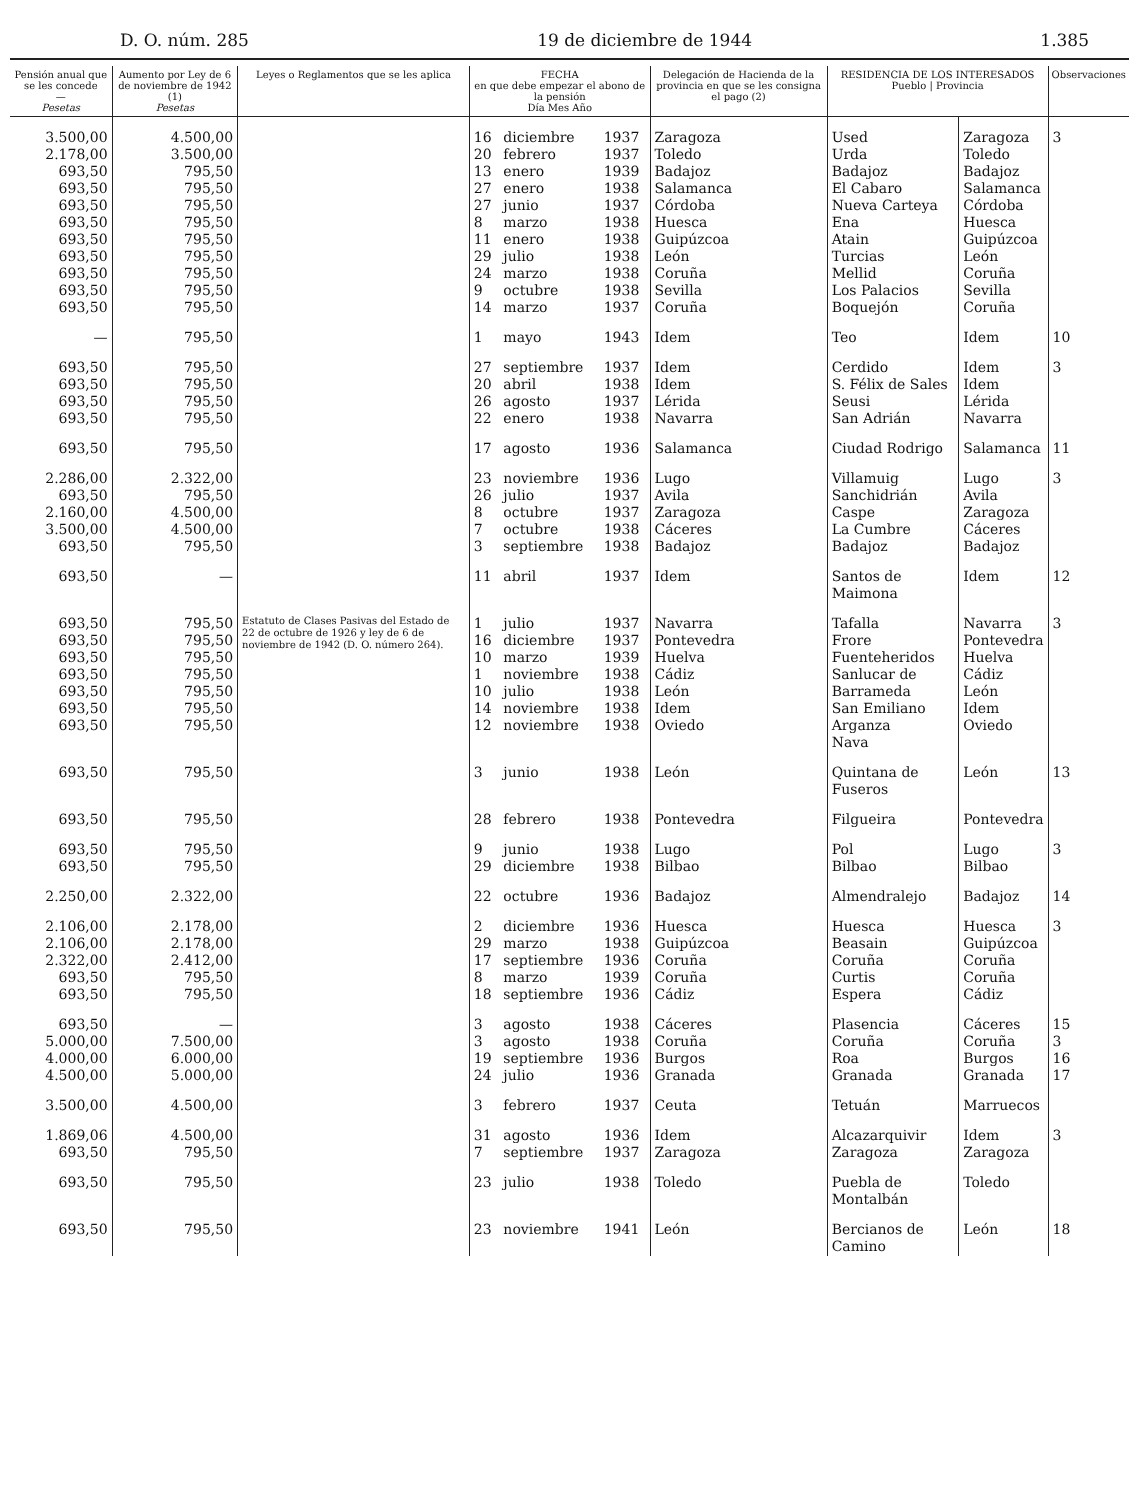D. O. núm. 285 19 de diciembre de 1944 1.385
| Pensión anual que se les concede — Pesetas | Aumento por Ley de 6 de noviembre de 1942 (1) Pesetas | Leyes o Reglamentos que se les aplica | FECHA en que debe empezar el abono de la pensión Día Mes Año | | | Delegación de Hacienda de la provincia en que se les consigna el pago (2) | RESIDENCIA DE LOS INTERESADOS Pueblo / Provincia | | Observaciones |
| --- | --- | --- | --- | --- | --- | --- | --- | --- | --- |
| 3.500,00 2.178,00 693,50 693,50 693,50 693,50 693,50 693,50 693,50 693,50 693,50 | 4.500,00 3.500,00 795,50 795,50 795,50 795,50 795,50 795,50 795,50 795,50 795,50 | | 16 20 13 27 27 8 11 29 24 9 14 | diciembre febrero enero enero junio marzo enero julio marzo octubre marzo | 1937 1937 1939 1938 1937 1938 1938 1938 1938 1938 1937 | Zaragoza Toledo Badajoz Salamanca Córdoba Huesca Guipúzcoa León Coruña Sevilla Coruña | Used Urda Badajoz El Cabaro Nueva Carteya Ena Atain Turcias Mellid Los Palacios Boquejón | Zaragoza Toledo Badajoz Salamanca Córdoba Huesca Guipúzcoa León Coruña Sevilla Coruña | 3 |
| — | 795,50 | | 1 | mayo | 1943 | Idem | Teo | Idem | 10 |
| 693,50 693,50 693,50 693,50 | 795,50 795,50 795,50 795,50 | | 27 20 26 22 | septiembre abril agosto enero | 1937 1938 1937 1938 | Idem Idem Lérida Navarra | Cerdido S. Félix de Sales Seusi San Adrián | Idem Idem Lérida Navarra | 3 |
| 693,50 | 795,50 | | 17 | agosto | 1936 | Salamanca | Ciudad Rodrigo | Salamanca | 11 |
| 2.286,00 693,50 2.160,00 3.500,00 693,50 | 2.322,00 795,50 4.500,00 4.500,00 795,50 | | 23 26 8 7 3 | noviembre julio octubre octubre septiembre | 1936 1937 1937 1938 1938 | Lugo Avila Zaragoza Cáceres Badajoz | Villamuig Sanchidrián Caspe La Cumbre Badajoz | Lugo Avila Zaragoza Cáceres Badajoz | 3 |
| 693,50 | — | | 11 | abril | 1937 | Idem | Santos de Maimona | Idem | 12 |
| 693,50 693,50 693,50 693,50 693,50 693,50 693,50 | 795,50 795,50 795,50 795,50 795,50 795,50 795,50 | Estatuto de Clases Pasivas del Estado de 22 de octubre de 1926 y ley de 6 de noviembre de 1942 (D. O. número 264). | 1 16 10 1 10 14 12 | julio diciembre marzo noviembre julio noviembre noviembre | 1937 1937 1939 1938 1938 1938 1938 | Navarra Pontevedra Huelva Cádiz León Idem Oviedo | Tafalla Frore Fuenteheridos Sanlucar de Barrameda San Emiliano Arganza Nava | Navarra Pontevedra Huelva Cádiz León Idem Oviedo | 3 |
| 693,50 | 795,50 | | 3 | junio | 1938 | León | Quintana de Fuseros | León | 13 |
| 693,50 | 795,50 | | 28 | febrero | 1938 | Pontevedra | Filgueira | Pontevedra | |
| 693,50 693,50 | 795,50 795,50 | | 9 29 | junio diciembre | 1938 1938 | Lugo Bilbao | Pol Bilbao | Lugo Bilbao | 3 |
| 2.250,00 | 2.322,00 | | 22 | octubre | 1936 | Badajoz | Almendralejo | Badajoz | 14 |
| 2.106,00 2.106,00 2.322,00 693,50 693,50 | 2.178,00 2.178,00 2.412,00 795,50 795,50 | | 2 29 17 8 18 | diciembre marzo septiembre marzo septiembre | 1936 1938 1936 1939 1936 | Huesca Guipúzcoa Coruña Coruña Cádiz | Huesca Beasain Coruña Curtis Espera | Huesca Guipúzcoa Coruña Coruña Cádiz | 3 |
| 693,50 5.000,00 4.000,00 4.500,00 | — 7.500,00 6.000,00 5.000,00 | | 3 3 19 24 | agosto agosto septiembre julio | 1938 1938 1936 1936 | Cáceres Coruña Burgos Granada | Plasencia Coruña Roa Granada | Cáceres Coruña Burgos Granada | 15 3 16 17 |
| 3.500,00 | 4.500,00 | | 3 | febrero | 1937 | Ceuta | Tetuán | Marruecos | |
| 1.869,06 693,50 | 4.500,00 795,50 | | 31 7 | agosto septiembre | 1936 1937 | Idem Zaragoza | Alcazarquivir Zaragoza | Idem Zaragoza | 3 |
| 693,50 | 795,50 | | 23 | julio | 1938 | Toledo | Puebla de Montalbán | Toledo | |
| 693,50 | 795,50 | | 23 | noviembre | 1941 | León | Bercianos de Camino | León | 18 |